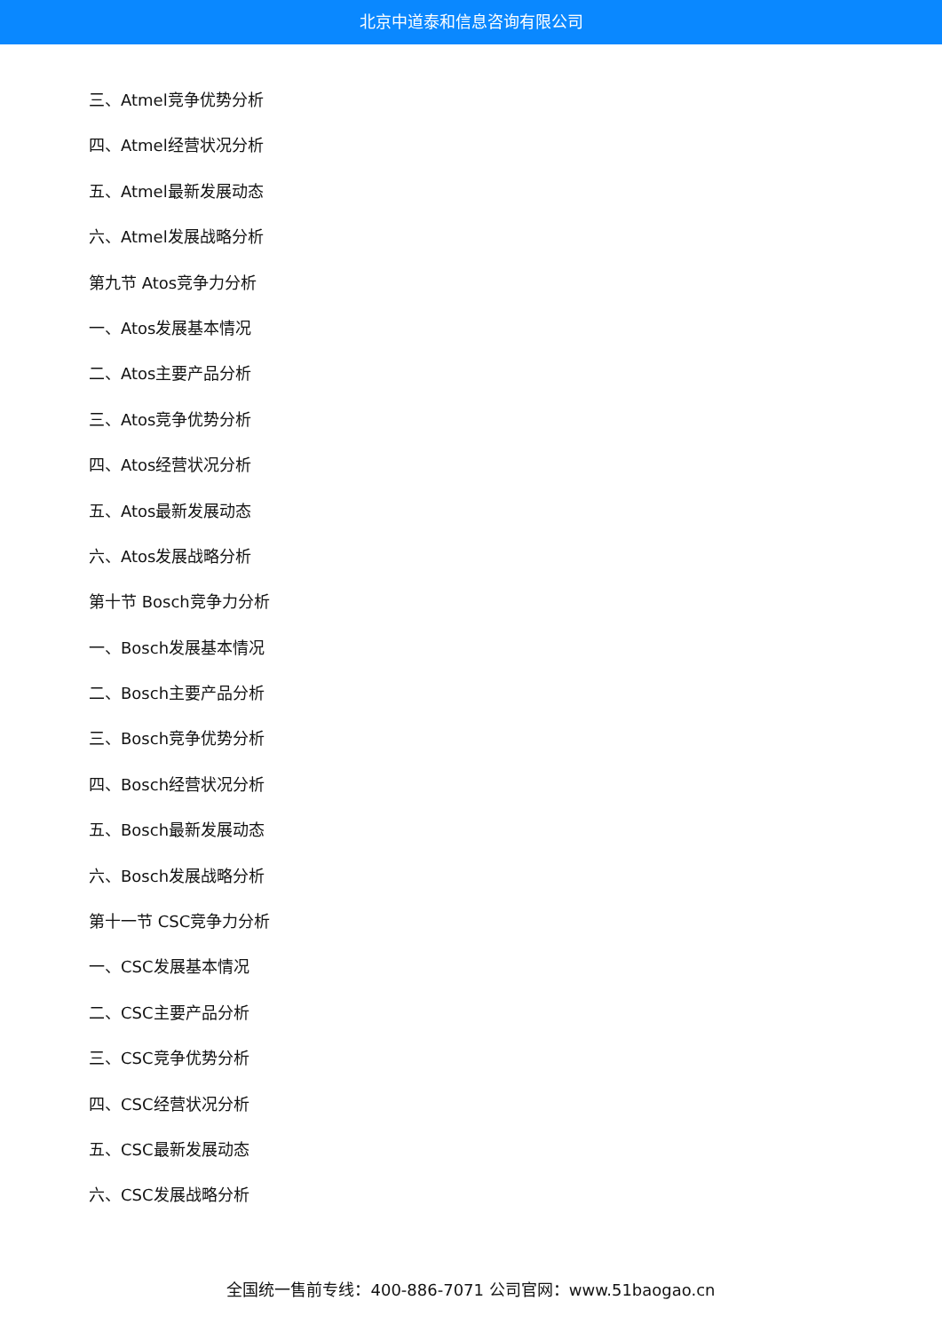北京中道泰和信息咨询有限公司
三、Atmel竞争优势分析
四、Atmel经营状况分析
五、Atmel最新发展动态
六、Atmel发展战略分析
第九节 Atos竞争力分析
一、Atos发展基本情况
二、Atos主要产品分析
三、Atos竞争优势分析
四、Atos经营状况分析
五、Atos最新发展动态
六、Atos发展战略分析
第十节 Bosch竞争力分析
一、Bosch发展基本情况
二、Bosch主要产品分析
三、Bosch竞争优势分析
四、Bosch经营状况分析
五、Bosch最新发展动态
六、Bosch发展战略分析
第十一节 CSC竞争力分析
一、CSC发展基本情况
二、CSC主要产品分析
三、CSC竞争优势分析
四、CSC经营状况分析
五、CSC最新发展动态
六、CSC发展战略分析
全国统一售前专线：400-886-7071 公司官网：www.51baogao.cn